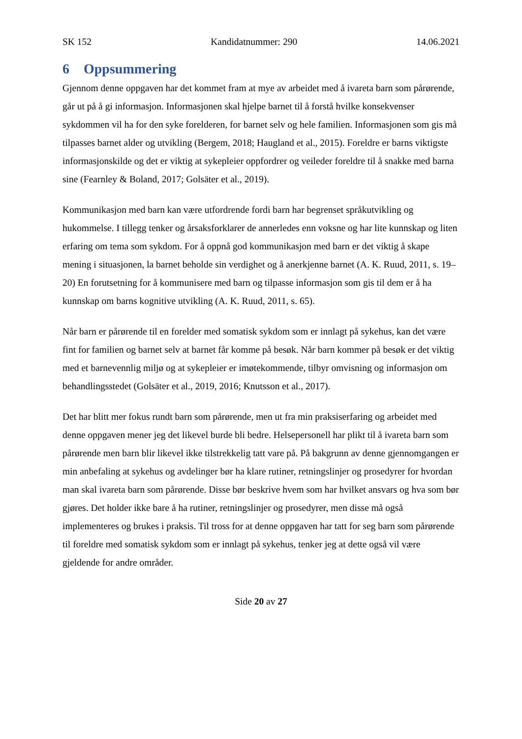SK 152 Kandidatnummer: 290 14.06.2021
6 Oppsummering
Gjennom denne oppgaven har det kommet fram at mye av arbeidet med å ivareta barn som pårørende, går ut på å gi informasjon. Informasjonen skal hjelpe barnet til å forstå hvilke konsekvenser sykdommen vil ha for den syke forelderen, for barnet selv og hele familien. Informasjonen som gis må tilpasses barnet alder og utvikling (Bergem, 2018; Haugland et al., 2015). Foreldre er barns viktigste informasjonskilde og det er viktig at sykepleier oppfordrer og veileder foreldre til å snakke med barna sine (Fearnley & Boland, 2017; Golsäter et al., 2019).
Kommunikasjon med barn kan være utfordrende fordi barn har begrenset språkutvikling og hukommelse. I tillegg tenker og årsaksforklarer de annerledes enn voksne og har lite kunnskap og liten erfaring om tema som sykdom. For å oppnå god kommunikasjon med barn er det viktig å skape mening i situasjonen, la barnet beholde sin verdighet og å anerkjenne barnet (A. K. Ruud, 2011, s. 19–20) En forutsetning for å kommunisere med barn og tilpasse informasjon som gis til dem er å ha kunnskap om barns kognitive utvikling (A. K. Ruud, 2011, s. 65).
Når barn er pårørende til en forelder med somatisk sykdom som er innlagt på sykehus, kan det være fint for familien og barnet selv at barnet får komme på besøk. Når barn kommer på besøk er det viktig med et barnevennlig miljø og at sykepleier er imøtekommende, tilbyr omvisning og informasjon om behandlingsstedet (Golsäter et al., 2019, 2016; Knutsson et al., 2017).
Det har blitt mer fokus rundt barn som pårørende, men ut fra min praksiserfaring og arbeidet med denne oppgaven mener jeg det likevel burde bli bedre. Helsepersonell har plikt til å ivareta barn som pårørende men barn blir likevel ikke tilstrekkelig tatt vare på. På bakgrunn av denne gjennomgangen er min anbefaling at sykehus og avdelinger bør ha klare rutiner, retningslinjer og prosedyrer for hvordan man skal ivareta barn som pårørende. Disse bør beskrive hvem som har hvilket ansvars og hva som bør gjøres. Det holder ikke bare å ha rutiner, retningslinjer og prosedyrer, men disse må også implementeres og brukes i praksis. Til tross for at denne oppgaven har tatt for seg barn som pårørende til foreldre med somatisk sykdom som er innlagt på sykehus, tenker jeg at dette også vil være gjeldende for andre områder.
Side 20 av 27